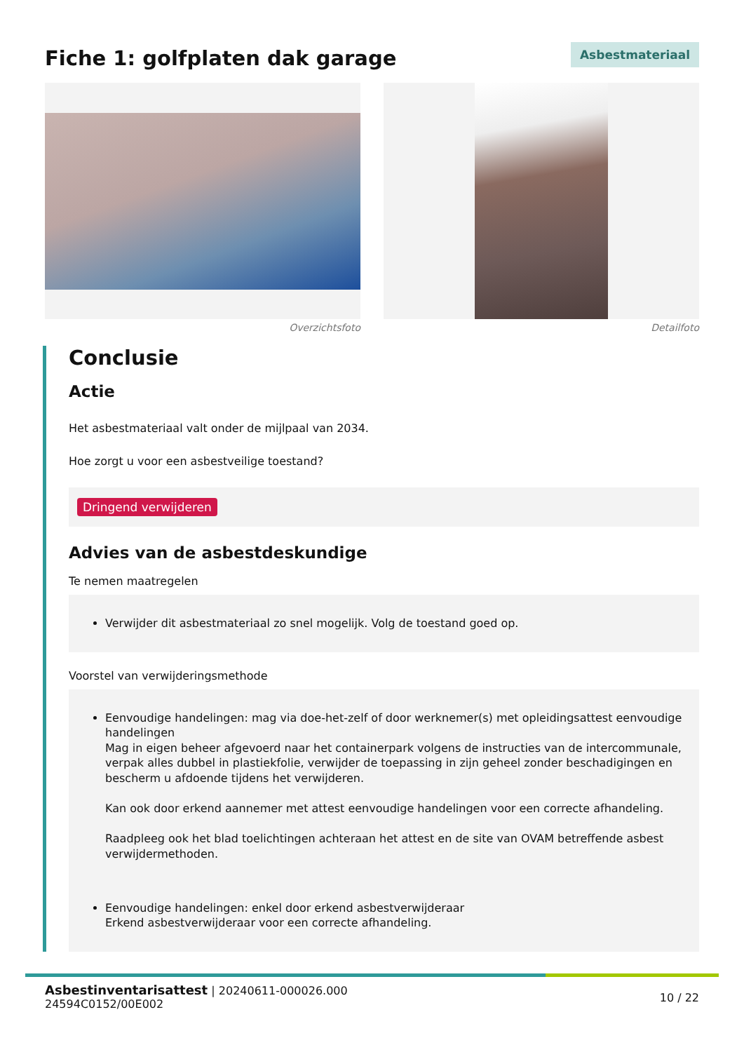Fiche 1: golfplaten dak garage
Asbestmateriaal
Overzichtsfoto Detailfoto
Conclusie
Actie
Het asbestmateriaal valt onder de mijlpaal van 2034.
Hoe zorgt u voor een asbestveilige toestand?
Dringend verwijderen
Advies van de asbestdeskundige
Te nemen maatregelen
Verwijder dit asbestmateriaal zo snel mogelijk. Volg de toestand goed op.
Voorstel van verwijderingsmethode
Eenvoudige handelingen: mag via doe-het-zelf of door werknemer(s) met opleidingsattest eenvoudige handelingen
Mag in eigen beheer afgevoerd naar het containerpark volgens de instructies van de intercommunale, verpak alles dubbel in plastiekfolie, verwijder de toepassing in zijn geheel zonder beschadigingen en bescherm u afdoende tijdens het verwijderen.
Kan ook door erkend aannemer met attest eenvoudige handelingen voor een correcte afhandeling.
Raadpleeg ook het blad toelichtingen achteraan het attest en de site van OVAM betreffende asbest verwijdermethoden.
Eenvoudige handelingen: enkel door erkend asbestverwijderaar
Erkend asbestverwijderaar voor een correcte afhandeling.
Asbestinventarisattest | 20240611-000026.000
24594C0152/00E002
10 / 22